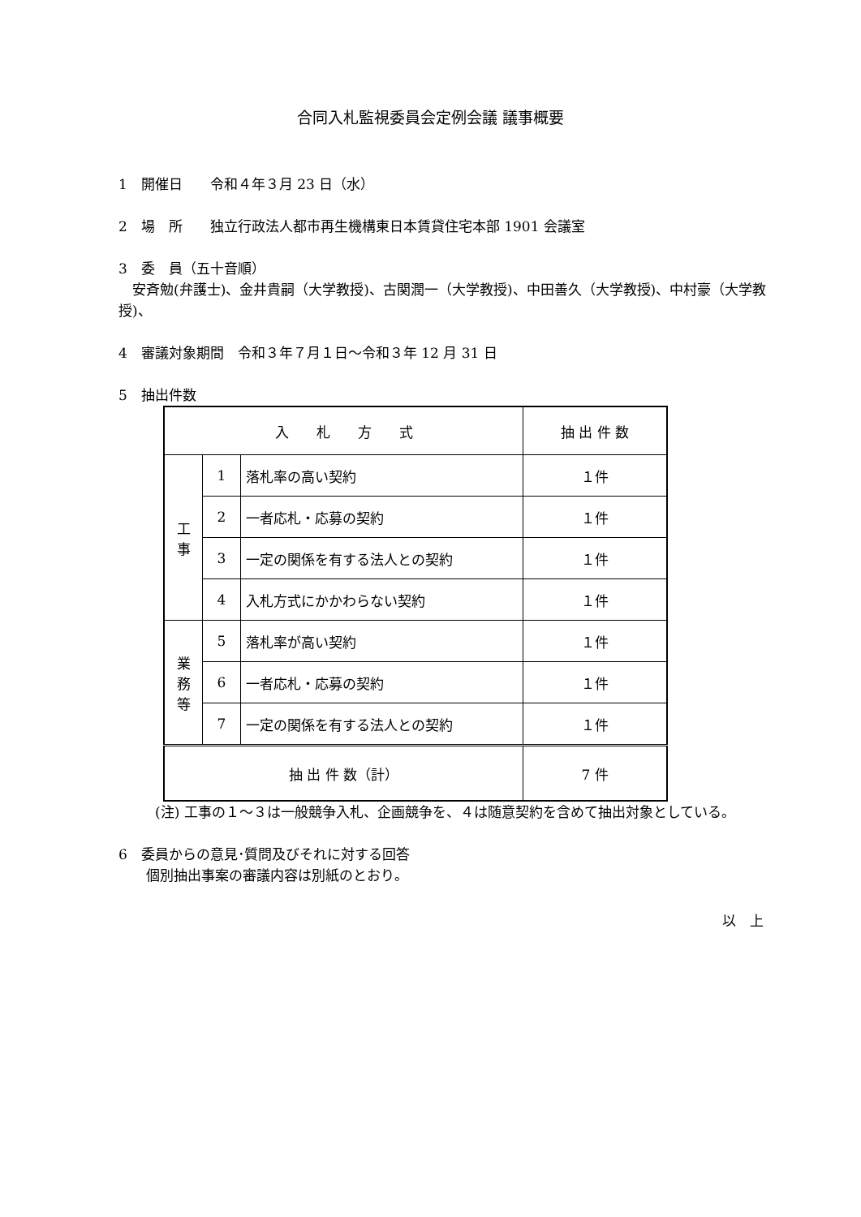合同入札監視委員会定例会議 議事概要
1　開催日　　令和４年３月 23 日（水）
2　場　所　　独立行政法人都市再生機構東日本賃貸住宅本部 1901 会議室
3　委　員（五十音順）
　安斉勉(弁護士)、金井貴嗣（大学教授)、古関潤一（大学教授)、中田善久（大学教授)、中村豪（大学教授)、
4　審議対象期間　令和３年７月１日～令和３年 12 月 31 日
5　抽出件数
| 入 札 方 式 | | | 抽 出 件 数 |
| --- | --- | --- | --- |
| 工 事 | 1 | 落札率の高い契約 | １件 |
| | 2 | 一者応札・応募の契約 | １件 |
| | 3 | 一定の関係を有する法人との契約 | １件 |
| | 4 | 入札方式にかかわらない契約 | １件 |
| 業 務 等 | 5 | 落札率が高い契約 | １件 |
| | 6 | 一者応札・応募の契約 | １件 |
| | 7 | 一定の関係を有する法人との契約 | １件 |
| 抽 出 件 数（計） | | | 7 件 |
(注) 工事の１～３は一般競争入札、企画競争を、４は随意契約を含めて抽出対象としている。
6　委員からの意見･質問及びそれに対する回答
　　個別抽出事案の審議内容は別紙のとおり。
以　上